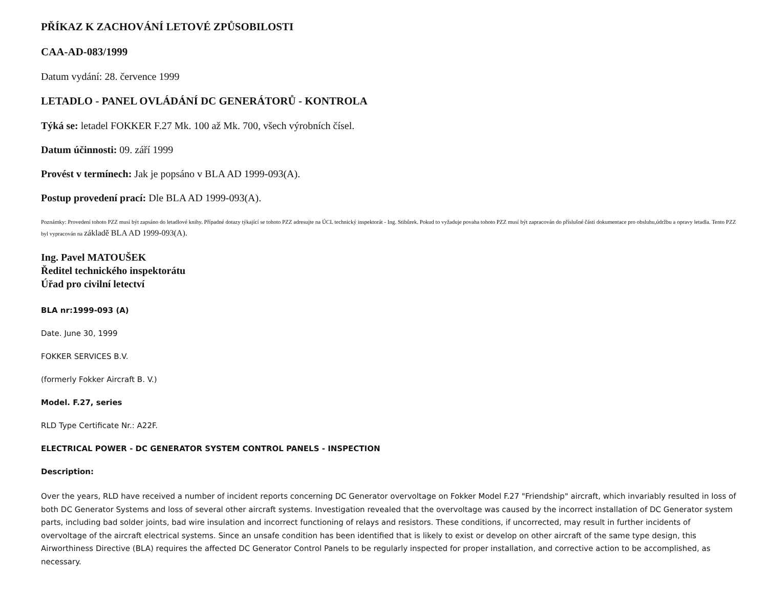PŘÍKAZ K ZACHOVÁNÍ LETOVÉ ZPŮSOBILOSTI
CAA-AD-083/1999
Datum vydání: 28. července 1999
LETADLO - PANEL OVLÁDÁNÍ DC GENERÁTORŮ - KONTROLA
Týká se: letadel FOKKER F.27 Mk. 100 až Mk. 700, všech výrobních čísel.
Datum účinnosti: 09. září 1999
Provést v termínech: Jak je popsáno v BLA AD 1999-093(A).
Postup provedení prací: Dle BLA AD 1999-093(A).
Poznámky: Provedení tohoto PZZ musí být zapsáno do letadlové knihy. Případné dotazy týkající se tohoto PZZ adresujte na ÚCL technický inspektorát - Ing. Stibůrek. Pokud to vyžaduje povaha tohoto PZZ musí být zapracován do příslušné části dokumentace pro obsluhu,údržbu a opravy letadla. Tento PZZ byl vypracován na základě BLA AD 1999-093(A).
Ing. Pavel MATOUŠEK
Ředitel technického inspektorátu
Úřad pro civilní letectví
BLA nr:1999-093 (A)
Date. June 30, 1999
FOKKER SERVICES B.V.
(formerly Fokker Aircraft B. V.)
Model. F.27, series
RLD Type Certificate Nr.: A22F.
ELECTRICAL POWER - DC GENERATOR SYSTEM CONTROL PANELS - INSPECTION
Description:
Over the years, RLD have received a number of incident reports concerning DC Generator overvoltage on Fokker Model F.27 "Friendship" aircraft, which invariably resulted in loss of both DC Generator Systems and loss of several other aircraft systems. Investigation revealed that the overvoltage was caused by the incorrect installation of DC Generator system parts, including bad solder joints, bad wire insulation and incorrect functioning of relays and resistors. These conditions, if uncorrected, may result in further incidents of overvoltage of the aircraft electrical systems. Since an unsafe condition has been identified that is likely to exist or develop on other aircraft of the same type design, this Airworthiness Directive (BLA) requires the affected DC Generator Control Panels to be regularly inspected for proper installation, and corrective action to be accomplished, as necessary.